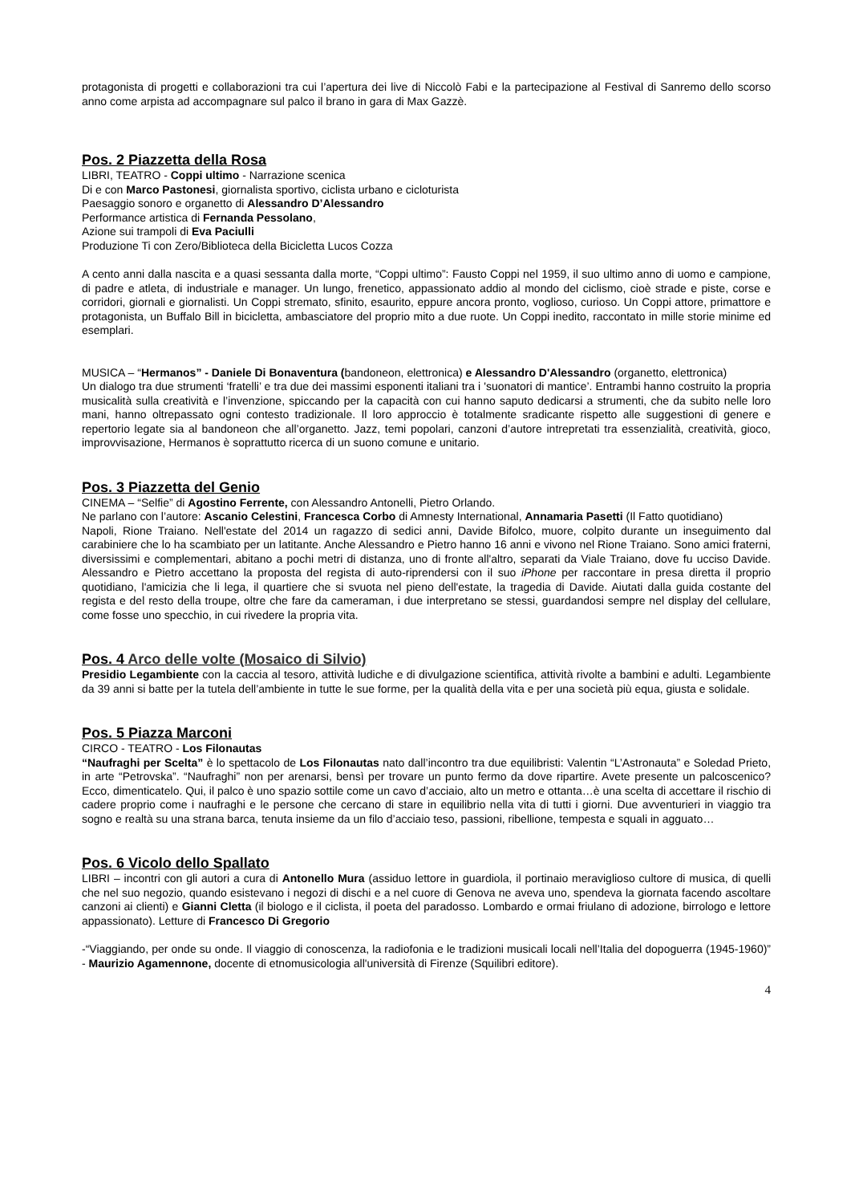protagonista di progetti e collaborazioni tra cui l’apertura dei live di Niccolò Fabi e la partecipazione al Festival di Sanremo dello scorso anno come arpista ad accompagnare sul palco il brano in gara di Max Gazzè.
Pos. 2 Piazzetta della Rosa
LIBRI, TEATRO - Coppi ultimo - Narrazione scenica
Di e con Marco Pastonesi, giornalista sportivo, ciclista urbano e cicloturista
Paesaggio sonoro e organetto di Alessandro D’Alessandro
Performance artistica di Fernanda Pessolano,
Azione sui trampoli di Eva Paciulli
Produzione Ti con Zero/Biblioteca della Bicicletta Lucos Cozza
A cento anni dalla nascita e a quasi sessanta dalla morte, “Coppi ultimo”: Fausto Coppi nel 1959, il suo ultimo anno di uomo e campione, di padre e atleta, di industriale e manager. Un lungo, frenetico, appassionato addio al mondo del ciclismo, cioè strade e piste, corse e corridori, giornali e giornalisti. Un Coppi stremato, sfinito, esaurito, eppure ancora pronto, voglioso, curioso. Un Coppi attore, primattore e protagonista, un Buffalo Bill in bicicletta, ambasciatore del proprio mito a due ruote. Un Coppi inedito, raccontato in mille storie minime ed esemplari.
MUSICA – “Hermanos” - Daniele Di Bonaventura (bandoneon, elettronica) e Alessandro D'Alessandro (organetto, elettronica)
Un dialogo tra due strumenti ‘fratelli’ e tra due dei massimi esponenti italiani tra i 'suonatori di mantice’. Entrambi hanno costruito la propria musicalità sulla creatività e l’invenzione, spiccando per la capacità con cui hanno saputo dedicarsi a strumenti, che da subito nelle loro mani, hanno oltrepassato ogni contesto tradizionale. Il loro approccio è totalmente sradicante rispetto alle suggestioni di genere e repertorio legate sia al bandoneon che all’organetto. Jazz, temi popolari, canzoni d’autore intrepretati tra essenzialità, creatività, gioco, improvvisazione, Hermanos è soprattutto ricerca di un suono comune e unitario.
Pos. 3 Piazzetta del Genio
CINEMA – “Selfie” di Agostino Ferrente, con Alessandro Antonelli, Pietro Orlando.
Ne parlano con l’autore: Ascanio Celestini, Francesca Corbo di Amnesty International, Annamaria Pasetti (Il Fatto quotidiano)
Napoli, Rione Traiano. Nell'estate del 2014 un ragazzo di sedici anni, Davide Bifolco, muore, colpito durante un inseguimento dal carabiniere che lo ha scambiato per un latitante. Anche Alessandro e Pietro hanno 16 anni e vivono nel Rione Traiano. Sono amici fraterni, diversissimi e complementari, abitano a pochi metri di distanza, uno di fronte all'altro, separati da Viale Traiano, dove fu ucciso Davide. Alessandro e Pietro accettano la proposta del regista di auto-riprendersi con il suo iPhone per raccontare in presa diretta il proprio quotidiano, l'amicizia che li lega, il quartiere che si svuota nel pieno dell'estate, la tragedia di Davide. Aiutati dalla guida costante del regista e del resto della troupe, oltre che fare da cameraman, i due interpretano se stessi, guardandosi sempre nel display del cellulare, come fosse uno specchio, in cui rivedere la propria vita.
Pos. 4 Arco delle volte (Mosaico di Silvio)
Presidio Legambiente con la caccia al tesoro, attività ludiche e di divulgazione scientifica, attività rivolte a bambini e adulti. Legambiente da 39 anni si batte per la tutela dell’ambiente in tutte le sue forme, per la qualità della vita e per una società più equa, giusta e solidale.
Pos. 5 Piazza Marconi
CIRCO - TEATRO - Los Filonautas
“Naufraghi per Scelta” è lo spettacolo de Los Filonautas nato dall’incontro tra due equilibristi: Valentin “L’Astronauta” e Soledad Prieto, in arte “Petrovska”. “Naufraghi” non per arenarsi, bensì per trovare un punto fermo da dove ripartire. Avete presente un palcoscenico? Ecco, dimenticatelo. Qui, il palco è uno spazio sottile come un cavo d’acciaio, alto un metro e ottanta…è una scelta di accettare il rischio di cadere proprio come i naufraghi e le persone che cercano di stare in equilibrio nella vita di tutti i giorni. Due avventurieri in viaggio tra sogno e realtà su una strana barca, tenuta insieme da un filo d’acciaio teso, passioni, ribellione, tempesta e squali in agguato…
Pos. 6 Vicolo dello Spallato
LIBRI – incontri con gli autori a cura di Antonello Mura (assiduo lettore in guardiola, il portinaio meraviglioso cultore di musica, di quelli che nel suo negozio, quando esistevano i negozi di dischi e a nel cuore di Genova ne aveva uno, spendeva la giornata facendo ascoltare canzoni ai clienti) e Gianni Cletta (il biologo e il ciclista, il poeta del paradosso. Lombardo e ormai friulano di adozione, birrologo e lettore appassionato). Letture di Francesco Di Gregorio
-“Viaggiando, per onde su onde. Il viaggio di conoscenza, la radiofonia e le tradizioni musicali locali nell’Italia del dopoguerra (1945-1960)” - Maurizio Agamennone, docente di etnomusicologia all'università di Firenze (Squilibri editore).
4